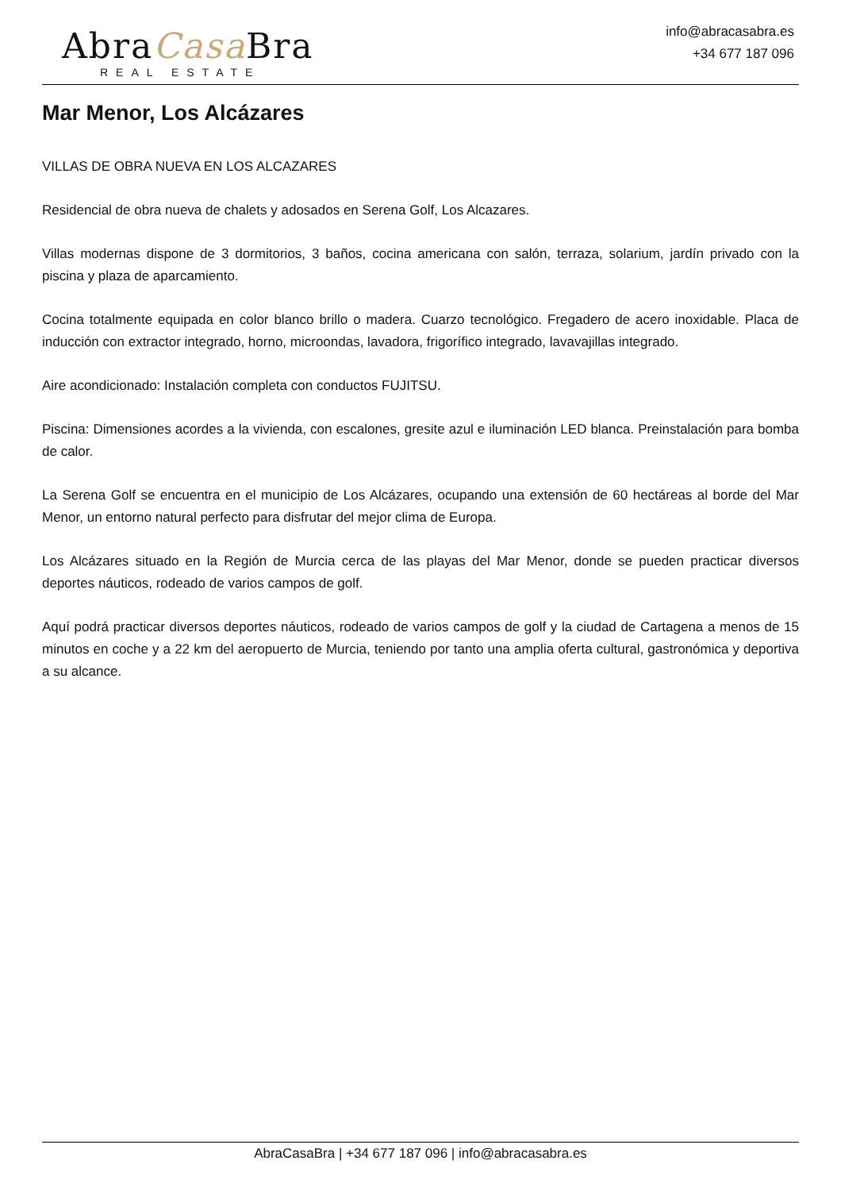AbraCasa Bra
REAL ESTATE
info@abracasabra.es
+34 677 187 096
Mar Menor, Los Alcázares
VILLAS DE OBRA NUEVA EN LOS ALCAZARES
Residencial de obra nueva de chalets y adosados en Serena Golf, Los Alcazares.
Villas modernas dispone de 3 dormitorios, 3 baños, cocina americana con salón, terraza, solarium, jardín privado con la piscina y plaza de aparcamiento.
Cocina totalmente equipada en color blanco brillo o madera. Cuarzo tecnológico. Fregadero de acero inoxidable. Placa de inducción con extractor integrado, horno, microondas, lavadora, frigorífico integrado, lavavajillas integrado.
Aire acondicionado: Instalación completa con conductos FUJITSU.
Piscina: Dimensiones acordes a la vivienda, con escalones, gresite azul e iluminación LED blanca. Preinstalación para bomba de calor.
La Serena Golf se encuentra en el municipio de Los Alcázares, ocupando una extensión de 60 hectáreas al borde del Mar Menor, un entorno natural perfecto para disfrutar del mejor clima de Europa.
Los Alcázares situado en la Región de Murcia cerca de las playas del Mar Menor, donde se pueden practicar diversos deportes náuticos, rodeado de varios campos de golf.
Aquí podrá practicar diversos deportes náuticos, rodeado de varios campos de golf y la ciudad de Cartagena a menos de 15 minutos en coche y a 22 km del aeropuerto de Murcia, teniendo por tanto una amplia oferta cultural, gastronómica y deportiva a su alcance.
AbraCasaBra | +34 677 187 096 | info@abracasabra.es